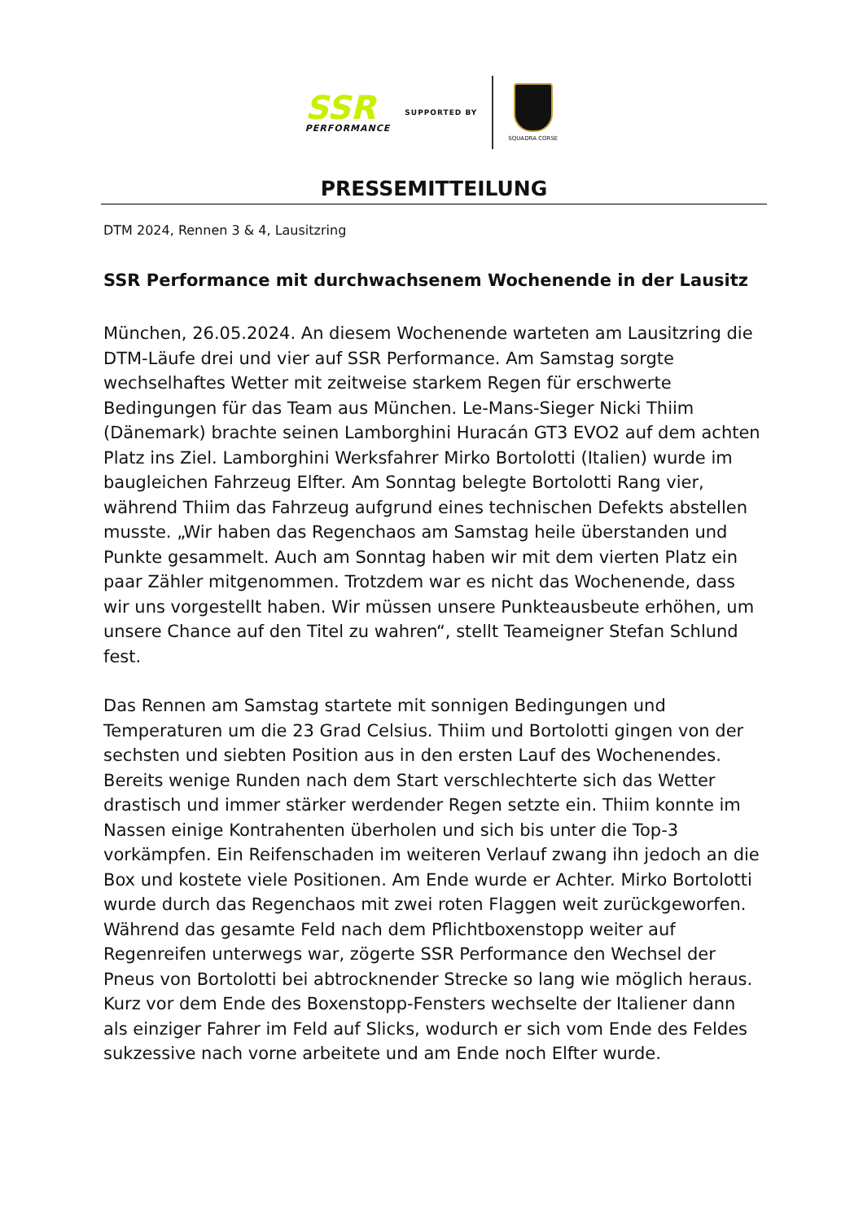SSR
PERFORMANCE
SUPPORTED BY
SQUADRA CORSE
PRESSEMITTEILUNG
DTM 2024, Rennen 3 & 4, Lausitzring
SSR Performance mit durchwachsenem Wochenende in der Lausitz
München, 26.05.2024. An diesem Wochenende warteten am Lausitzring die DTM-Läufe drei und vier auf SSR Performance. Am Samstag sorgte wechselhaftes Wetter mit zeitweise starkem Regen für erschwerte Bedingungen für das Team aus München. Le-Mans-Sieger Nicki Thiim (Dänemark) brachte seinen Lamborghini Huracán GT3 EVO2 auf dem achten Platz ins Ziel. Lamborghini Werksfahrer Mirko Bortolotti (Italien) wurde im baugleichen Fahrzeug Elfter. Am Sonntag belegte Bortolotti Rang vier, während Thiim das Fahrzeug aufgrund eines technischen Defekts abstellen musste. „Wir haben das Regenchaos am Samstag heile überstanden und Punkte gesammelt. Auch am Sonntag haben wir mit dem vierten Platz ein paar Zähler mitgenommen. Trotzdem war es nicht das Wochenende, dass wir uns vorgestellt haben. Wir müssen unsere Punkteausbeute erhöhen, um unsere Chance auf den Titel zu wahren“, stellt Teameigner Stefan Schlund fest.
Das Rennen am Samstag startete mit sonnigen Bedingungen und Temperaturen um die 23 Grad Celsius. Thiim und Bortolotti gingen von der sechsten und siebten Position aus in den ersten Lauf des Wochenendes. Bereits wenige Runden nach dem Start verschlechterte sich das Wetter drastisch und immer stärker werdender Regen setzte ein. Thiim konnte im Nassen einige Kontrahenten überholen und sich bis unter die Top-3 vorkämpfen. Ein Reifenschaden im weiteren Verlauf zwang ihn jedoch an die Box und kostete viele Positionen. Am Ende wurde er Achter. Mirko Bortolotti wurde durch das Regenchaos mit zwei roten Flaggen weit zurückgeworfen. Während das gesamte Feld nach dem Pflichtboxenstopp weiter auf Regenreifen unterwegs war, zögerte SSR Performance den Wechsel der Pneus von Bortolotti bei abtrocknender Strecke so lang wie möglich heraus. Kurz vor dem Ende des Boxenstopp-Fensters wechselte der Italiener dann als einziger Fahrer im Feld auf Slicks, wodurch er sich vom Ende des Feldes sukzessive nach vorne arbeitete und am Ende noch Elfter wurde.